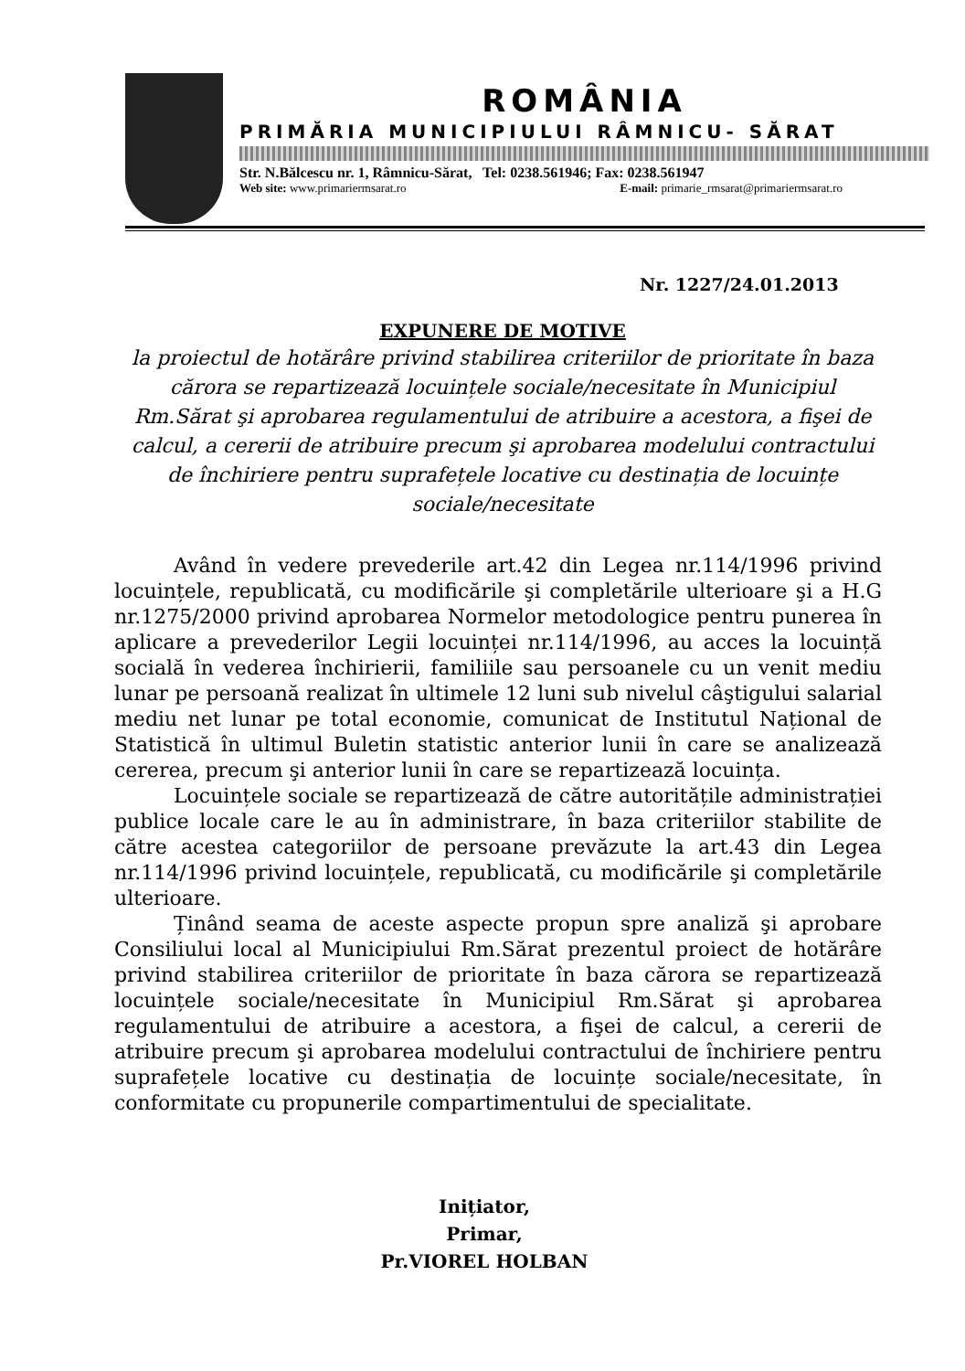ROMÂNIA
PRIMĂRIA MUNICIPIULUI RÂMNICU- SĂRAT
Str. N.Bălcescu nr. 1, Râmnicu-Sărat, Tel: 0238.561946; Fax: 0238.561947
Web site: www.primariermsarat.ro E-mail: primarie_rmsarat@primariermsarat.ro
Nr. 1227/24.01.2013
EXPUNERE DE MOTIVE
la proiectul de hotărâre privind stabilirea criteriilor de prioritate în baza cărora se repartizează locuințele sociale/necesitate în Municipiul Rm.Sărat şi aprobarea regulamentului de atribuire a acestora, a fişei de calcul, a cererii de atribuire precum şi aprobarea modelului contractului de închiriere pentru suprafețele locative cu destinația de locuințe sociale/necesitate
Având în vedere prevederile art.42 din Legea nr.114/1996 privind locuințele, republicată, cu modificările şi completările ulterioare şi a H.G nr.1275/2000 privind aprobarea Normelor metodologice pentru punerea în aplicare a prevederilor Legii locuinței nr.114/1996, au acces la locuință socială în vederea închirierii, familiile sau persoanele cu un venit mediu lunar pe persoană realizat în ultimele 12 luni sub nivelul câştigului salarial mediu net lunar pe total economie, comunicat de Institutul Național de Statistică în ultimul Buletin statistic anterior lunii în care se analizează cererea, precum şi anterior lunii în care se repartizează locuința.
Locuințele sociale se repartizează de către autoritățile administrației publice locale care le au în administrare, în baza criteriilor stabilite de către acestea categoriilor de persoane prevăzute la art.43 din Legea nr.114/1996 privind locuințele, republicată, cu modificările şi completările ulterioare.
Ținând seama de aceste aspecte propun spre analiză şi aprobare Consiliului local al Municipiului Rm.Sărat prezentul proiect de hotărâre privind stabilirea criteriilor de prioritate în baza cărora se repartizează locuințele sociale/necesitate în Municipiul Rm.Sărat şi aprobarea regulamentului de atribuire a acestora, a fişei de calcul, a cererii de atribuire precum şi aprobarea modelului contractului de închiriere pentru suprafețele locative cu destinația de locuințe sociale/necesitate, în conformitate cu propunerile compartimentului de specialitate.
Inițiator,
Primar,
Pr.VIOREL HOLBAN